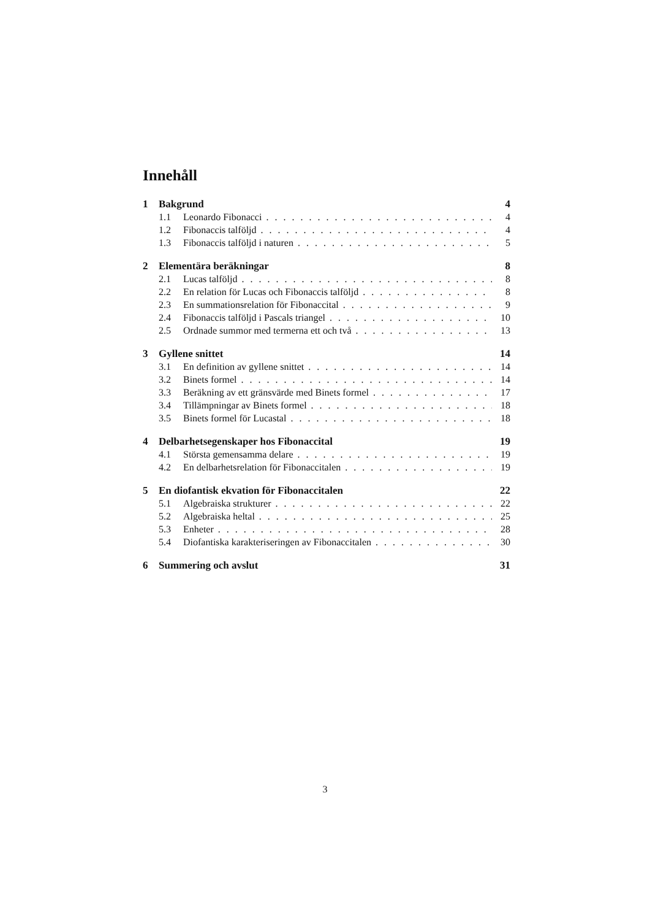Innehåll
1 Bakgrund 4
1.1 Leonardo Fibonacci 4
1.2 Fibonaccis talföljd 4
1.3 Fibonaccis talföljd i naturen 5
2 Elementära beräkningar 8
2.1 Lucas talföljd 8
2.2 En relation för Lucas och Fibonaccis talföljd 8
2.3 En summationsrelation för Fibonaccital 9
2.4 Fibonaccis talföljd i Pascals triangel 10
2.5 Ordnade summor med termerna ett och två 13
3 Gyllene snittet 14
3.1 En definition av gyllene snittet 14
3.2 Binets formel 14
3.3 Beräkning av ett gränsvärde med Binets formel 17
3.4 Tillämpningar av Binets formel 18
3.5 Binets formel för Lucastal 18
4 Delbarhetsegenskaper hos Fibonaccital 19
4.1 Största gemensamma delare 19
4.2 En delbarhetsrelation för Fibonaccitalen 19
5 En diofantisk ekvation för Fibonaccitalen 22
5.1 Algebraiska strukturer 22
5.2 Algebraiska heltal 25
5.3 Enheter 28
5.4 Diofantiska karakteriseringen av Fibonaccitalen 30
6 Summering och avslut 31
3